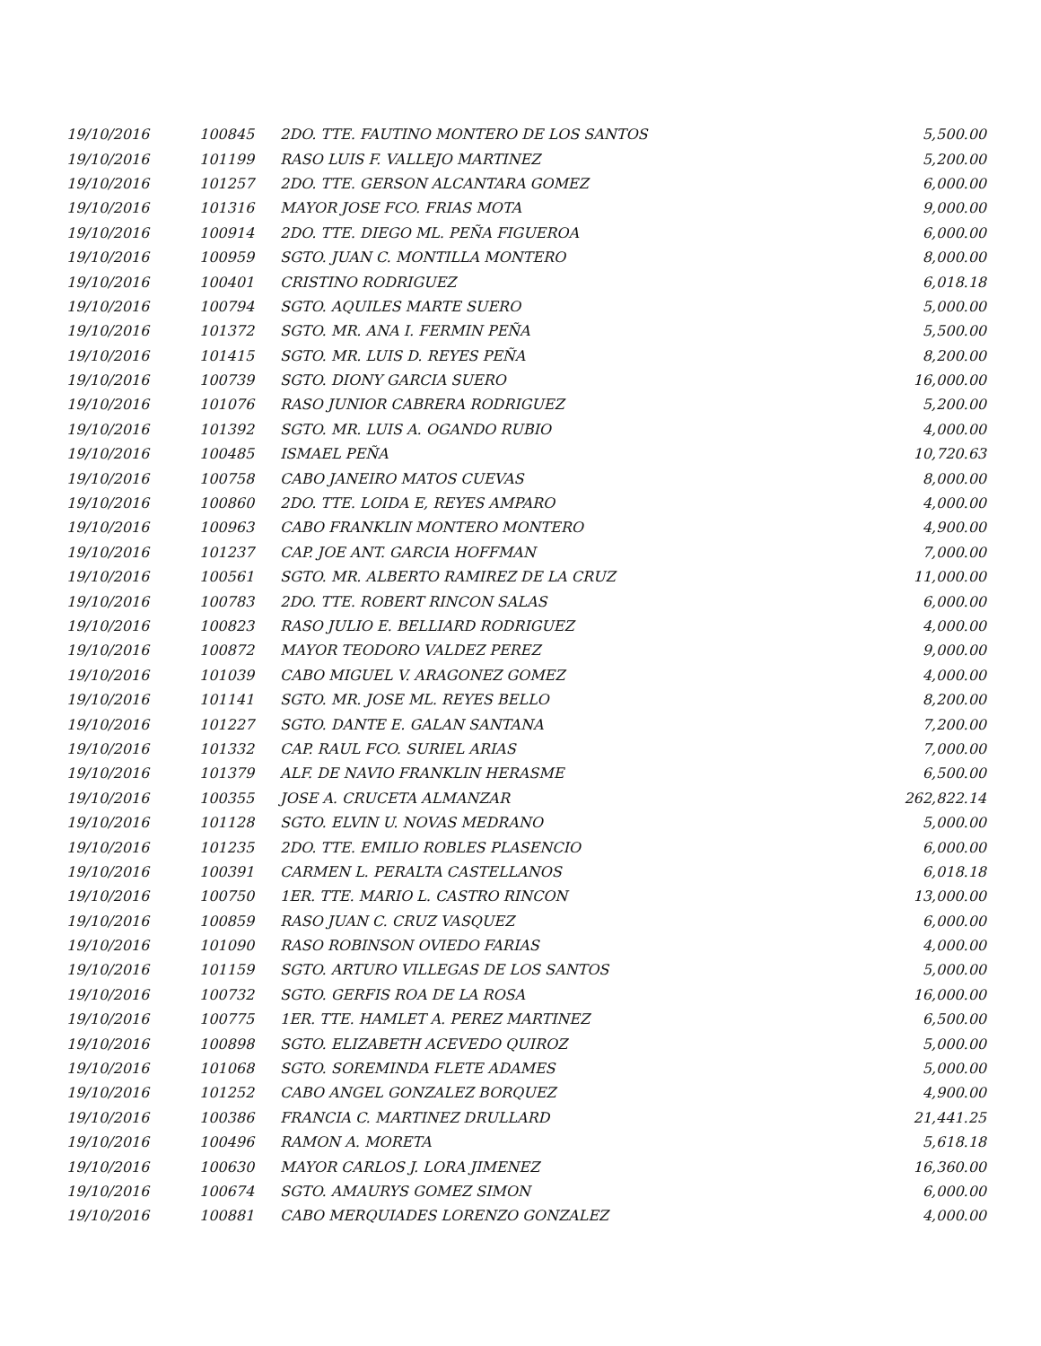| 19/10/2016 | 100845 | 2DO. TTE. FAUTINO MONTERO DE LOS SANTOS | 5,500.00 |
| 19/10/2016 | 101199 | RASO LUIS F. VALLEJO MARTINEZ | 5,200.00 |
| 19/10/2016 | 101257 | 2DO. TTE. GERSON ALCANTARA GOMEZ | 6,000.00 |
| 19/10/2016 | 101316 | MAYOR JOSE FCO. FRIAS MOTA | 9,000.00 |
| 19/10/2016 | 100914 | 2DO. TTE. DIEGO ML. PEÑA FIGUEROA | 6,000.00 |
| 19/10/2016 | 100959 | SGTO. JUAN C. MONTILLA MONTERO | 8,000.00 |
| 19/10/2016 | 100401 | CRISTINO RODRIGUEZ | 6,018.18 |
| 19/10/2016 | 100794 | SGTO. AQUILES MARTE SUERO | 5,000.00 |
| 19/10/2016 | 101372 | SGTO. MR. ANA I. FERMIN PEÑA | 5,500.00 |
| 19/10/2016 | 101415 | SGTO. MR. LUIS D. REYES PEÑA | 8,200.00 |
| 19/10/2016 | 100739 | SGTO. DIONY GARCIA SUERO | 16,000.00 |
| 19/10/2016 | 101076 | RASO JUNIOR CABRERA RODRIGUEZ | 5,200.00 |
| 19/10/2016 | 101392 | SGTO. MR. LUIS A. OGANDO RUBIO | 4,000.00 |
| 19/10/2016 | 100485 | ISMAEL PEÑA | 10,720.63 |
| 19/10/2016 | 100758 | CABO JANEIRO MATOS CUEVAS | 8,000.00 |
| 19/10/2016 | 100860 | 2DO. TTE. LOIDA E, REYES AMPARO | 4,000.00 |
| 19/10/2016 | 100963 | CABO FRANKLIN MONTERO MONTERO | 4,900.00 |
| 19/10/2016 | 101237 | CAP. JOE ANT. GARCIA HOFFMAN | 7,000.00 |
| 19/10/2016 | 100561 | SGTO. MR. ALBERTO RAMIREZ DE LA CRUZ | 11,000.00 |
| 19/10/2016 | 100783 | 2DO. TTE. ROBERT RINCON SALAS | 6,000.00 |
| 19/10/2016 | 100823 | RASO JULIO E. BELLIARD RODRIGUEZ | 4,000.00 |
| 19/10/2016 | 100872 | MAYOR TEODORO VALDEZ PEREZ | 9,000.00 |
| 19/10/2016 | 101039 | CABO MIGUEL V. ARAGONEZ GOMEZ | 4,000.00 |
| 19/10/2016 | 101141 | SGTO. MR. JOSE ML. REYES BELLO | 8,200.00 |
| 19/10/2016 | 101227 | SGTO. DANTE E. GALAN SANTANA | 7,200.00 |
| 19/10/2016 | 101332 | CAP. RAUL FCO. SURIEL ARIAS | 7,000.00 |
| 19/10/2016 | 101379 | ALF. DE NAVIO FRANKLIN HERASME | 6,500.00 |
| 19/10/2016 | 100355 | JOSE A. CRUCETA ALMANZAR | 262,822.14 |
| 19/10/2016 | 101128 | SGTO. ELVIN U. NOVAS MEDRANO | 5,000.00 |
| 19/10/2016 | 101235 | 2DO. TTE. EMILIO ROBLES PLASENCIO | 6,000.00 |
| 19/10/2016 | 100391 | CARMEN L. PERALTA CASTELLANOS | 6,018.18 |
| 19/10/2016 | 100750 | 1ER. TTE. MARIO L. CASTRO RINCON | 13,000.00 |
| 19/10/2016 | 100859 | RASO JUAN C. CRUZ VASQUEZ | 6,000.00 |
| 19/10/2016 | 101090 | RASO ROBINSON OVIEDO FARIAS | 4,000.00 |
| 19/10/2016 | 101159 | SGTO. ARTURO VILLEGAS DE LOS SANTOS | 5,000.00 |
| 19/10/2016 | 100732 | SGTO. GERFIS ROA DE LA ROSA | 16,000.00 |
| 19/10/2016 | 100775 | 1ER. TTE. HAMLET A. PEREZ MARTINEZ | 6,500.00 |
| 19/10/2016 | 100898 | SGTO. ELIZABETH ACEVEDO QUIROZ | 5,000.00 |
| 19/10/2016 | 101068 | SGTO. SOREMINDA FLETE ADAMES | 5,000.00 |
| 19/10/2016 | 101252 | CABO ANGEL GONZALEZ BORQUEZ | 4,900.00 |
| 19/10/2016 | 100386 | FRANCIA C. MARTINEZ DRULLARD | 21,441.25 |
| 19/10/2016 | 100496 | RAMON A. MORETA | 5,618.18 |
| 19/10/2016 | 100630 | MAYOR CARLOS J. LORA JIMENEZ | 16,360.00 |
| 19/10/2016 | 100674 | SGTO. AMAURYS GOMEZ SIMON | 6,000.00 |
| 19/10/2016 | 100881 | CABO MERQUIADES LORENZO GONZALEZ | 4,000.00 |